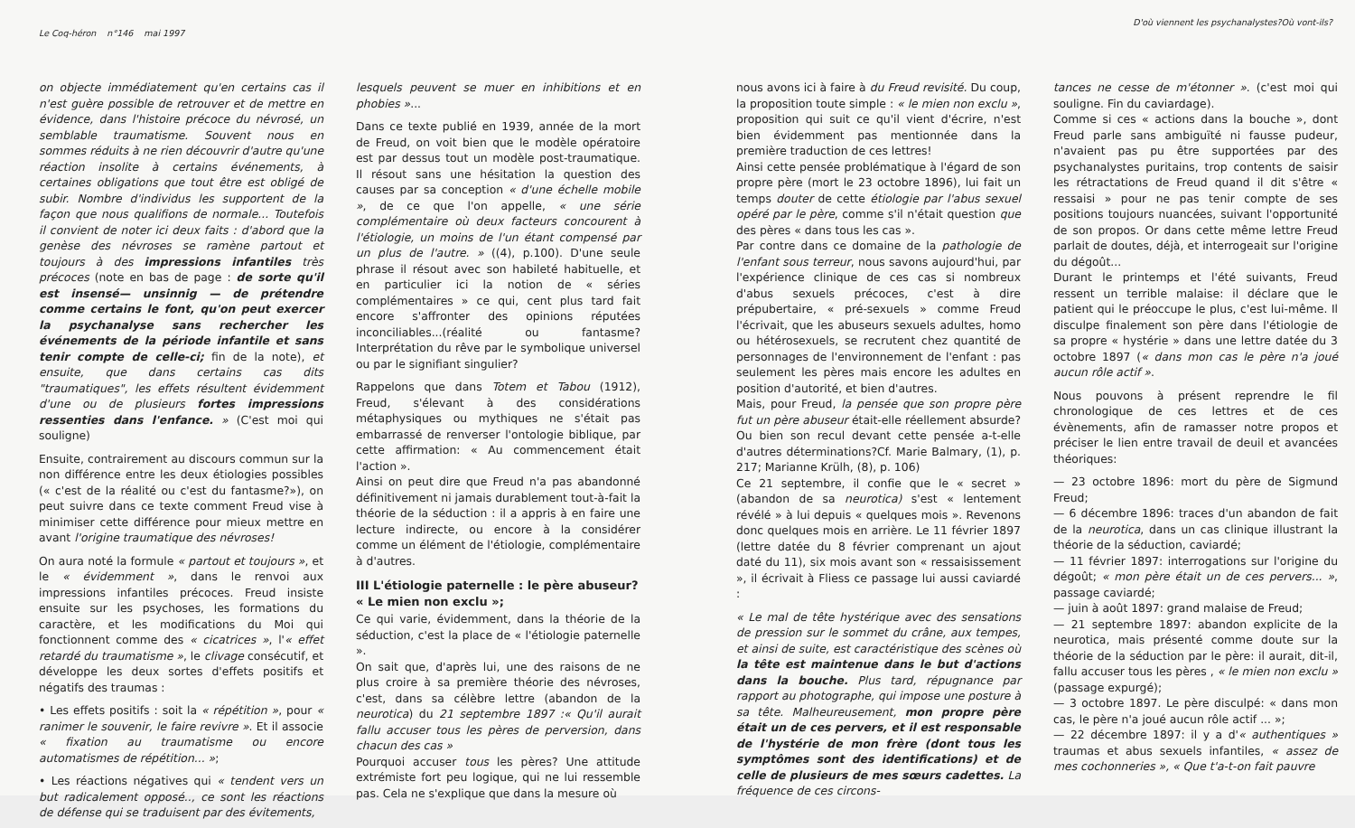Le Coq-héron n°146 mai 1997
on objecte immédiatement qu'en certains cas il n'est guère possible de retrouver et de mettre en évidence, dans l'histoire précoce du névrosé, un semblable traumatisme. Souvent nous en sommes réduits à ne rien découvrir d'autre qu'une réaction insolite à certains événements, à certaines obligations que tout être est obligé de subir. Nombre d'individus les supportent de la façon que nous qualifions de normale... Toutefois il convient de noter ici deux faits : d'abord que la genèse des névroses se ramène partout et toujours à des impressions infantiles très précoces (note en bas de page : de sorte qu'il est insensé— unsinnig — de prétendre comme certains le font, qu'on peut exercer la psychanalyse sans rechercher les événements de la période infantile et sans tenir compte de celle-ci; fin de la note), et ensuite, que dans certains cas dits "traumatiques", les effets résultent évidemment d'une ou de plusieurs fortes impressions ressenties dans l'enfance. » (C'est moi qui souligne)
Ensuite, contrairement au discours commun sur la non différence entre les deux étiologies possibles (« c'est de la réalité ou c'est du fantasme?»), on peut suivre dans ce texte comment Freud vise à minimiser cette différence pour mieux mettre en avant l'origine traumatique des névroses!
On aura noté la formule « partout et toujours », et le « évidemment », dans le renvoi aux impressions infantiles précoces. Freud insiste ensuite sur les psychoses, les formations du caractère, et les modifications du Moi qui fonctionnent comme des « cicatrices », l'« effet retardé du traumatisme », le clivage consécutif, et développe les deux sortes d'effets positifs et négatifs des traumas :
• Les effets positifs : soit la « répétition », pour « ranimer le souvenir, le faire revivre ». Et il associe « fixation au traumatisme ou encore automatismes de répétition... »;
• Les réactions négatives qui « tendent vers un but radicalement opposé.., ce sont les réactions de défense qui se traduisent par des évitements,
lesquels peuvent se muer en inhibitions et en phobies »...
Dans ce texte publié en 1939, année de la mort de Freud, on voit bien que le modèle opératoire est par dessus tout un modèle post-traumatique. Il résout sans une hésitation la question des causes par sa conception « d'une échelle mobile », de ce que l'on appelle, « une série complémentaire où deux facteurs concourent à l'étiologie, un moins de l'un étant compensé par un plus de l'autre. » ((4), p.100). D'une seule phrase il résout avec son habileté habituelle, et en particulier ici la notion de « séries complémentaires » ce qui, cent plus tard fait encore s'affronter des opinions réputées inconciliables...(réalité ou fantasme? Interprétation du rêve par le symbolique universel ou par le signifiant singulier?
Rappelons que dans Totem et Tabou (1912), Freud, s'élevant à des considérations métaphysiques ou mythiques ne s'était pas embarrassé de renverser l'ontologie biblique, par cette affirmation: « Au commencement était l'action ».
Ainsi on peut dire que Freud n'a pas abandonné définitivement ni jamais durablement tout-à-fait la théorie de la séduction : il a appris à en faire une lecture indirecte, ou encore à la considérer comme un élément de l'étiologie, complémentaire à d'autres.
III L'étiologie paternelle : le père abuseur?
« Le mien non exclu »;
Ce qui varie, évidemment, dans la théorie de la séduction, c'est la place de « l'étiologie paternelle ».
On sait que, d'après lui, une des raisons de ne plus croire à sa première théorie des névroses, c'est, dans sa célèbre lettre (abandon de la neurotica) du 21 septembre 1897 :« Qu'il aurait fallu accuser tous les pères de perversion, dans chacun des cas »
Pourquoi accuser tous les pères? Une attitude extrémiste fort peu logique, qui ne lui ressemble pas. Cela ne s'explique que dans la mesure où
D'où viennent les psychanalystes?Où vont-ils?
nous avons ici à faire à du Freud revisité. Du coup, la proposition toute simple : « le mien non exclu », proposition qui suit ce qu'il vient d'écrire, n'est bien évidemment pas mentionnée dans la première traduction de ces lettres!
Ainsi cette pensée problématique à l'égard de son propre père (mort le 23 octobre 1896), lui fait un temps douter de cette étiologie par l'abus sexuel opéré par le père, comme s'il n'était question que des pères « dans tous les cas ».
Par contre dans ce domaine de la pathologie de l'enfant sous terreur, nous savons aujourd'hui, par l'expérience clinique de ces cas si nombreux d'abus sexuels précoces, c'est à dire prépubertaire, « pré-sexuels » comme Freud l'écrivait, que les abuseurs sexuels adultes, homo ou hétérosexuels, se recrutent chez quantité de personnages de l'environnement de l'enfant : pas seulement les pères mais encore les adultes en position d'autorité, et bien d'autres.
Mais, pour Freud, la pensée que son propre père fut un père abuseur était-elle réellement absurde? Ou bien son recul devant cette pensée a-t-elle d'autres déterminations?Cf. Marie Balmary, (1), p. 217; Marianne Krülh, (8), p. 106)
Ce 21 septembre, il confie que le « secret » (abandon de sa neurotica) s'est « lentement révélé » à lui depuis « quelques mois ». Revenons donc quelques mois en arrière. Le 11 février 1897 (lettre datée du 8 février comprenant un ajout daté du 11), six mois avant son « ressaisissement », il écrivait à Fliess ce passage lui aussi caviardé :
« Le mal de tête hystérique avec des sensations de pression sur le sommet du crâne, aux tempes, et ainsi de suite, est caractéristique des scènes où la tête est maintenue dans le but d'actions dans la bouche. Plus tard, répugnance par rapport au photographe, qui impose une posture à sa tête. Malheureusement, mon propre père était un de ces pervers, et il est responsable de l'hystérie de mon frère (dont tous les symptômes sont des identifications) et de celle de plusieurs de mes sœurs cadettes. La fréquence de ces circons-
tances ne cesse de m'étonner ». (c'est moi qui souligne. Fin du caviardage).
Comme si ces « actions dans la bouche », dont Freud parle sans ambiguïté ni fausse pudeur, n'avaient pas pu être supportées par des psychanalystes puritains, trop contents de saisir les rétractations de Freud quand il dit s'être « ressaisi » pour ne pas tenir compte de ses positions toujours nuancées, suivant l'opportunité de son propos. Or dans cette même lettre Freud parlait de doutes, déjà, et interrogeait sur l'origine du dégoût...
Durant le printemps et l'été suivants, Freud ressent un terrible malaise: il déclare que le patient qui le préoccupe le plus, c'est lui-même. Il disculpe finalement son père dans l'étiologie de sa propre « hystérie » dans une lettre datée du 3 octobre 1897 (« dans mon cas le père n'a joué aucun rôle actif ».
Nous pouvons à présent reprendre le fil chronologique de ces lettres et de ces évènements, afin de ramasser notre propos et préciser le lien entre travail de deuil et avancées théoriques:
— 23 octobre 1896: mort du père de Sigmund Freud;
— 6 décembre 1896: traces d'un abandon de fait de la neurotica, dans un cas clinique illustrant la théorie de la séduction, caviardé;
— 11 février 1897: interrogations sur l'origine du dégoût; « mon père était un de ces pervers... », passage caviardé;
— juin à août 1897: grand malaise de Freud;
— 21 septembre 1897: abandon explicite de la neurotica, mais présenté comme doute sur la théorie de la séduction par le père: il aurait, dit-il, fallu accuser tous les pères , « le mien non exclu » (passage expurgé);
— 3 octobre 1897. Le père disculpé: « dans mon cas, le père n'a joué aucun rôle actif ... »;
— 22 décembre 1897: il y a d'« authentiques » traumas et abus sexuels infantiles, « assez de mes cochonneries », « Que t'a-t-on fait pauvre